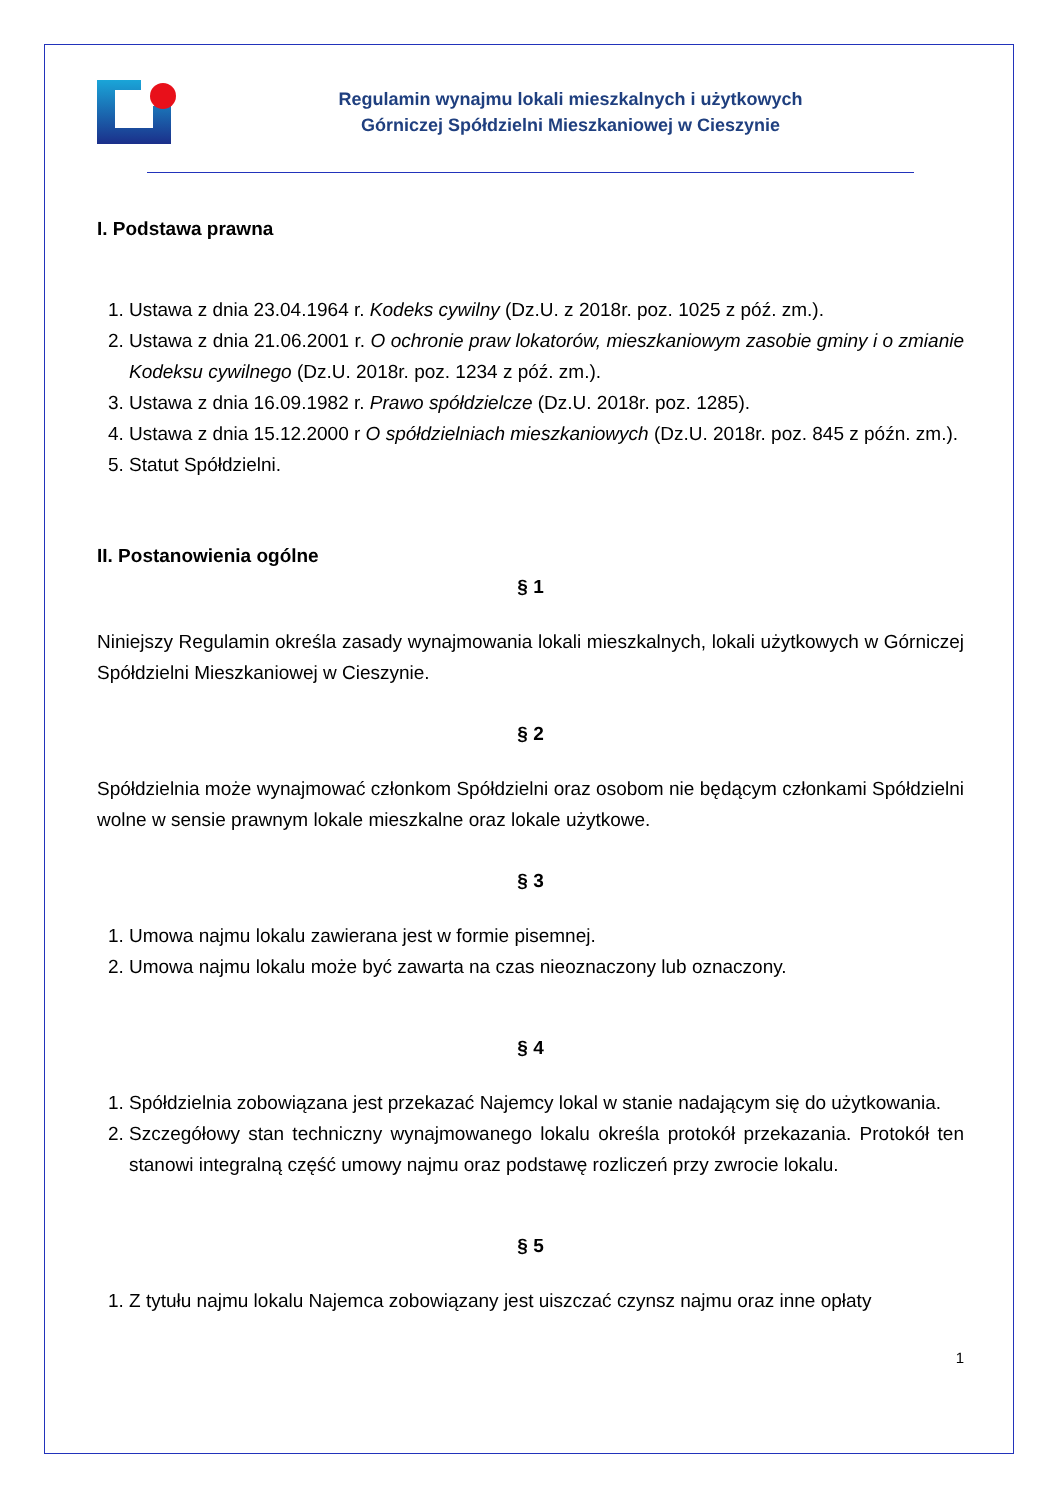Regulamin wynajmu lokali mieszkalnych i użytkowych
Górniczej Spółdzielni Mieszkaniowej w Cieszynie
I. Podstawa prawna
1. Ustawa z dnia 23.04.1964 r. Kodeks cywilny (Dz.U. z 2018r. poz. 1025 z póź. zm.).
2. Ustawa z dnia 21.06.2001 r. O ochronie praw lokatorów, mieszkaniowym zasobie gminy i o zmianie Kodeksu cywilnego (Dz.U. 2018r. poz. 1234 z póź. zm.).
3. Ustawa z dnia 16.09.1982 r. Prawo spółdzielcze (Dz.U. 2018r. poz. 1285).
4. Ustawa z dnia 15.12.2000 r O spółdzielniach mieszkaniowych (Dz.U. 2018r. poz. 845 z późn. zm.).
5. Statut Spółdzielni.
II. Postanowienia ogólne
§ 1
Niniejszy Regulamin określa zasady wynajmowania lokali mieszkalnych, lokali użytkowych w Górniczej Spółdzielni Mieszkaniowej w Cieszynie.
§ 2
Spółdzielnia może wynajmować członkom Spółdzielni oraz osobom nie będącym członkami Spółdzielni wolne w sensie prawnym lokale mieszkalne oraz lokale użytkowe.
§ 3
1. Umowa najmu lokalu zawierana jest w formie pisemnej.
2. Umowa najmu lokalu może być zawarta na czas nieoznaczony lub oznaczony.
§ 4
1. Spółdzielnia zobowiązana jest przekazać Najemcy lokal w stanie nadającym się do użytkowania.
2. Szczegółowy stan techniczny wynajmowanego lokalu określa protokół przekazania. Protokół ten stanowi integralną część umowy najmu oraz podstawę rozliczeń przy zwrocie lokalu.
§ 5
1. Z tytułu najmu lokalu Najemca zobowiązany jest uiszczać czynsz najmu oraz inne opłaty
1